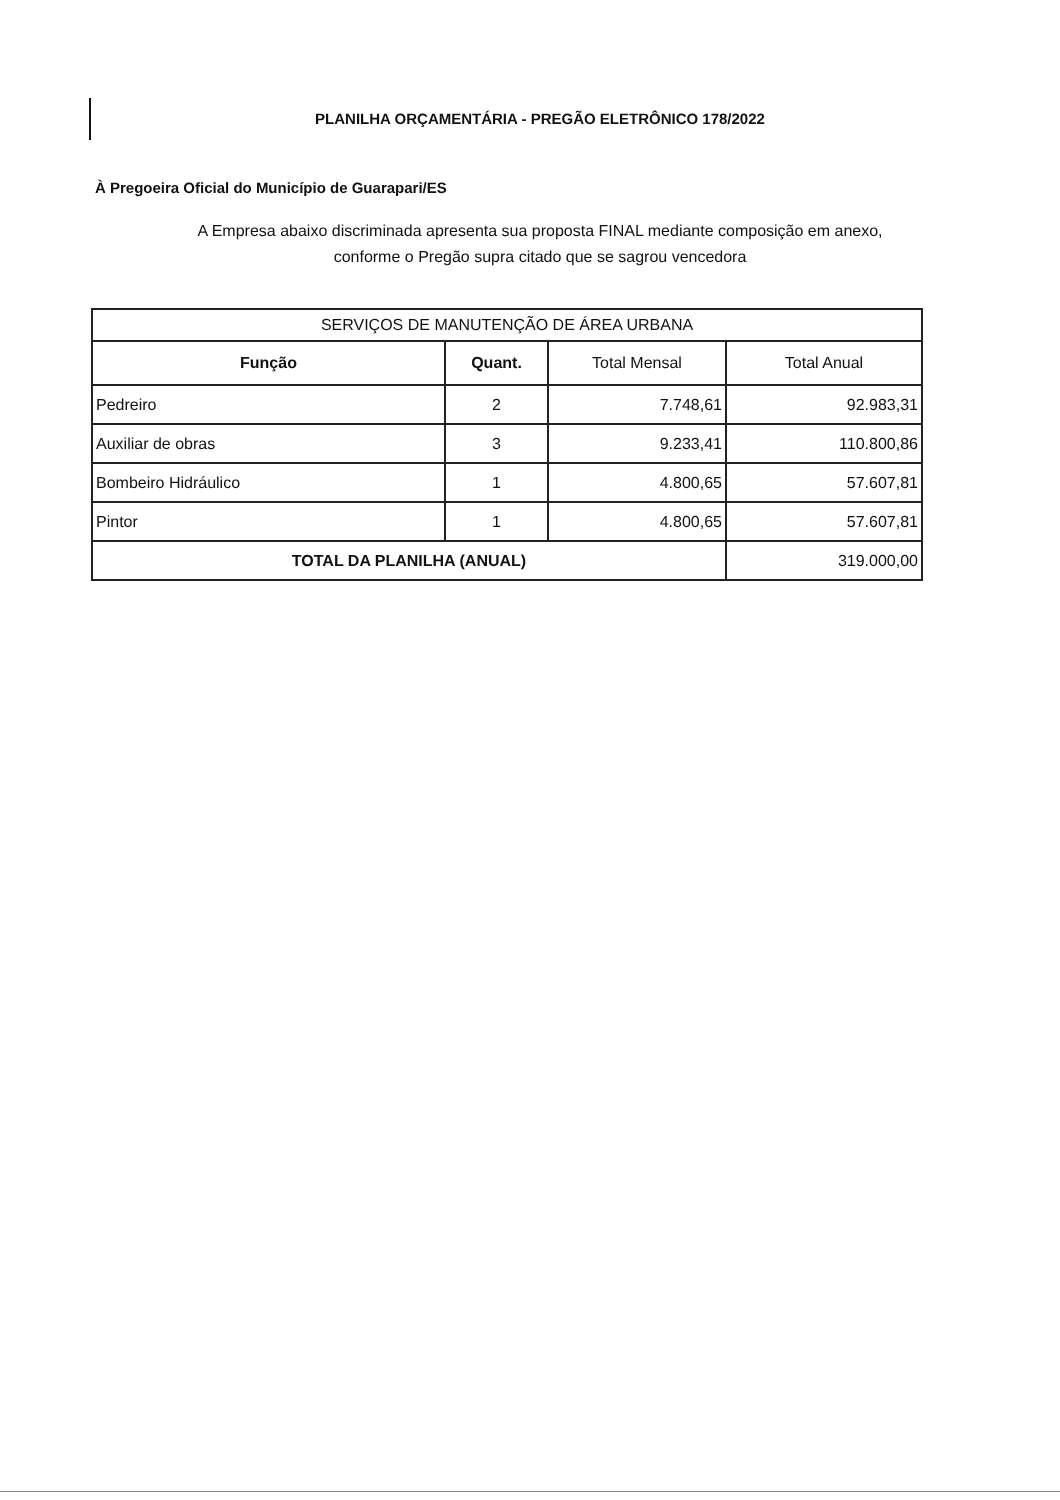PLANILHA ORÇAMENTÁRIA - PREGÃO ELETRÔNICO 178/2022
À Pregoeira Oficial do Município de Guarapari/ES
A Empresa abaixo discriminada apresenta sua proposta FINAL mediante composição em anexo,
conforme o Pregão supra citado que se sagrou vencedora
| SERVIÇOS DE MANUTENÇÃO DE ÁREA URBANA | | | |
| --- | --- | --- | --- |
| Função | Quant. | Total Mensal | Total Anual |
| Pedreiro | 2 | 7.748,61 | 92.983,31 |
| Auxiliar de obras | 3 | 9.233,41 | 110.800,86 |
| Bombeiro Hidráulico | 1 | 4.800,65 | 57.607,81 |
| Pintor | 1 | 4.800,65 | 57.607,81 |
| TOTAL DA PLANILHA (ANUAL) | | | 319.000,00 |